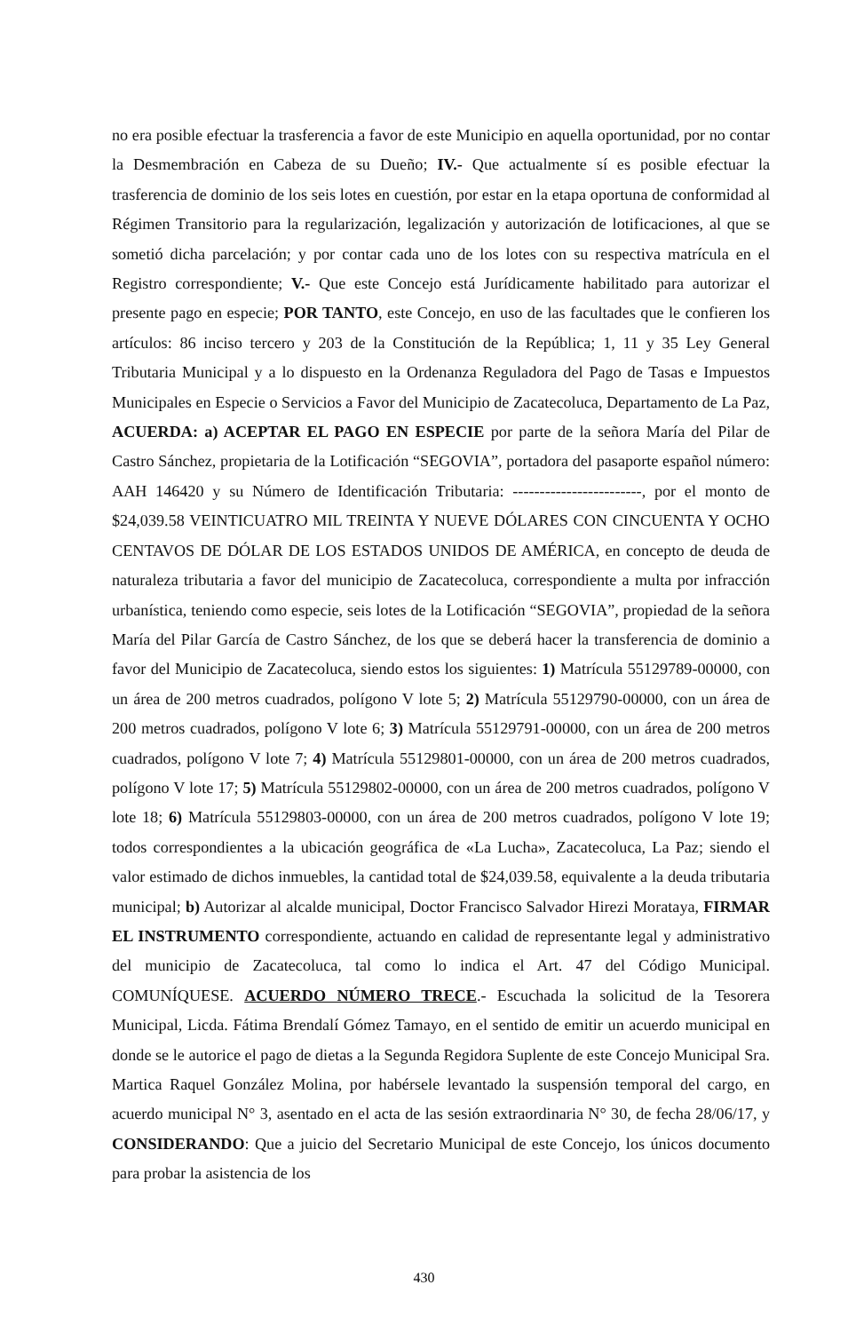no era posible efectuar la trasferencia a favor de este Municipio en aquella oportunidad, por no contar la Desmembración en Cabeza de su Dueño; IV.- Que actualmente sí es posible efectuar la trasferencia de dominio de los seis lotes en cuestión, por estar en la etapa oportuna de conformidad al Régimen Transitorio para la regularización, legalización y autorización de lotificaciones, al que se sometió dicha parcelación; y por contar cada uno de los lotes con su respectiva matrícula en el Registro correspondiente; V.- Que este Concejo está Jurídicamente habilitado para autorizar el presente pago en especie; POR TANTO, este Concejo, en uso de las facultades que le confieren los artículos: 86 inciso tercero y 203 de la Constitución de la República; 1, 11 y 35 Ley General Tributaria Municipal y a lo dispuesto en la Ordenanza Reguladora del Pago de Tasas e Impuestos Municipales en Especie o Servicios a Favor del Municipio de Zacatecoluca, Departamento de La Paz, ACUERDA: a) ACEPTAR EL PAGO EN ESPECIE por parte de la señora María del Pilar de Castro Sánchez, propietaria de la Lotificación “SEGOVIA”, portadora del pasaporte español número: AAH 146420 y su Número de Identificación Tributaria: ------------------------, por el monto de $24,039.58 VEINTICUATRO MIL TREINTA Y NUEVE DÓLARES CON CINCUENTA Y OCHO CENTAVOS DE DÓLAR DE LOS ESTADOS UNIDOS DE AMÉRICA, en concepto de deuda de naturaleza tributaria a favor del municipio de Zacatecoluca, correspondiente a multa por infracción urbanística, teniendo como especie, seis lotes de la Lotificación “SEGOVIA”, propiedad de la señora María del Pilar García de Castro Sánchez, de los que se deberá hacer la transferencia de dominio a favor del Municipio de Zacatecoluca, siendo estos los siguientes: 1) Matrícula 55129789-00000, con un área de 200 metros cuadrados, polígono V lote 5; 2) Matrícula 55129790-00000, con un área de 200 metros cuadrados, polígono V lote 6; 3) Matrícula 55129791-00000, con un área de 200 metros cuadrados, polígono V lote 7; 4) Matrícula 55129801-00000, con un área de 200 metros cuadrados, polígono V lote 17; 5) Matrícula 55129802-00000, con un área de 200 metros cuadrados, polígono V lote 18; 6) Matrícula 55129803-00000, con un área de 200 metros cuadrados, polígono V lote 19; todos correspondientes a la ubicación geográfica de «La Lucha», Zacatecoluca, La Paz; siendo el valor estimado de dichos inmuebles, la cantidad total de $24,039.58, equivalente a la deuda tributaria municipal; b) Autorizar al alcalde municipal, Doctor Francisco Salvador Hirezi Morataya, FIRMAR EL INSTRUMENTO correspondiente, actuando en calidad de representante legal y administrativo del municipio de Zacatecoluca, tal como lo indica el Art. 47 del Código Municipal. COMUNÍQUESE. ACUERDO NÚMERO TRECE.- Escuchada la solicitud de la Tesorera Municipal, Licda. Fátima Brendalí Gómez Tamayo, en el sentido de emitir un acuerdo municipal en donde se le autorice el pago de dietas a la Segunda Regidora Suplente de este Concejo Municipal Sra. Martica Raquel González Molina, por habérsele levantado la suspensión temporal del cargo, en acuerdo municipal N° 3, asentado en el acta de las sesión extraordinaria N° 30, de fecha 28/06/17, y CONSIDERANDO: Que a juicio del Secretario Municipal de este Concejo, los únicos documento para probar la asistencia de los
430